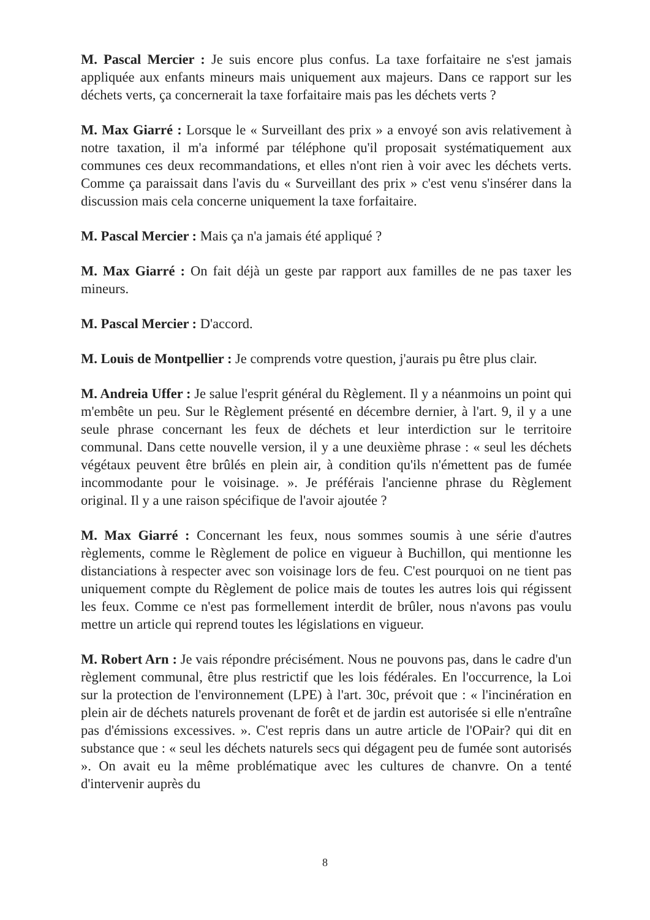M. Pascal Mercier : Je suis encore plus confus. La taxe forfaitaire ne s'est jamais appliquée aux enfants mineurs mais uniquement aux majeurs. Dans ce rapport sur les déchets verts, ça concernerait la taxe forfaitaire mais pas les déchets verts ?
M. Max Giarré : Lorsque le « Surveillant des prix » a envoyé son avis relativement à notre taxation, il m'a informé par téléphone qu'il proposait systématiquement aux communes ces deux recommandations, et elles n'ont rien à voir avec les déchets verts. Comme ça paraissait dans l'avis du « Surveillant des prix » c'est venu s'insérer dans la discussion mais cela concerne uniquement la taxe forfaitaire.
M. Pascal Mercier : Mais ça n'a jamais été appliqué ?
M. Max Giarré : On fait déjà un geste par rapport aux familles de ne pas taxer les mineurs.
M. Pascal Mercier : D'accord.
M. Louis de Montpellier : Je comprends votre question, j'aurais pu être plus clair.
M. Andreia Uffer : Je salue l'esprit général du Règlement. Il y a néanmoins un point qui m'embête un peu. Sur le Règlement présenté en décembre dernier, à l'art. 9, il y a une seule phrase concernant les feux de déchets et leur interdiction sur le territoire communal. Dans cette nouvelle version, il y a une deuxième phrase : « seul les déchets végétaux peuvent être brûlés en plein air, à condition qu'ils n'émettent pas de fumée incommodante pour le voisinage. ». Je préférais l'ancienne phrase du Règlement original. Il y a une raison spécifique de l'avoir ajoutée ?
M. Max Giarré : Concernant les feux, nous sommes soumis à une série d'autres règlements, comme le Règlement de police en vigueur à Buchillon, qui mentionne les distanciations à respecter avec son voisinage lors de feu. C'est pourquoi on ne tient pas uniquement compte du Règlement de police mais de toutes les autres lois qui régissent les feux. Comme ce n'est pas formellement interdit de brûler, nous n'avons pas voulu mettre un article qui reprend toutes les législations en vigueur.
M. Robert Arn : Je vais répondre précisément. Nous ne pouvons pas, dans le cadre d'un règlement communal, être plus restrictif que les lois fédérales. En l'occurrence, la Loi sur la protection de l'environnement (LPE) à l'art. 30c, prévoit que : « l'incinération en plein air de déchets naturels provenant de forêt et de jardin est autorisée si elle n'entraîne pas d'émissions excessives. ». C'est repris dans un autre article de l'OPair? qui dit en substance que : « seul les déchets naturels secs qui dégagent peu de fumée sont autorisés ». On avait eu la même problématique avec les cultures de chanvre. On a tenté d'intervenir auprès du
8